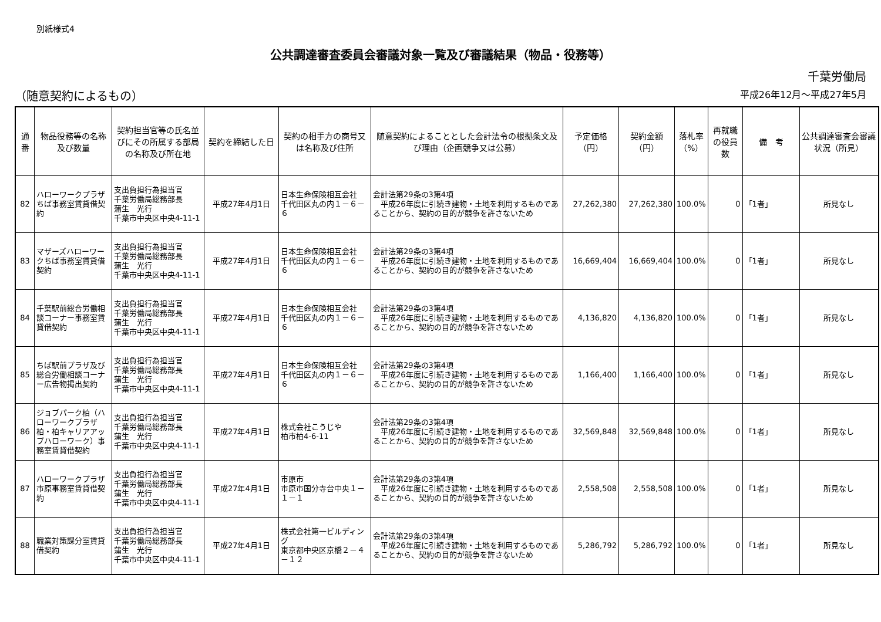別紙様式4
公共調達審査委員会審議対象一覧及び審議結果（物品・役務等）
千葉労働局
（随意契約によるもの） 平成26年12月～平成27年5月
| 通番 | 物品役務等の名称及び数量 | 契約担当官等の氏名並びにその所属する部局の名称及び所在地 | 契約を締結した日 | 契約の相手方の商号又は名称及び住所 | 随意契約によることとした会計法令の根拠条文及び理由（企画競争又は公募） | 予定価格（円） | 契約金額（円） | 落札率（%） | 再就職の役員数 | 備 考 | 公共調達審査会審議状況（所見） |
| --- | --- | --- | --- | --- | --- | --- | --- | --- | --- | --- | --- |
| 82 | ハローワークプラザちば事務室賃貸借契約 | 支出負担行為担当官 千葉労働局総務部長 蒲生 光行 千葉市中央区中央4-11-1 | 平成27年4月1日 | 日本生命保険相互会社 千代田区丸の内１－６－６ | 会計法第29条の3第4項 平成26年度に引続き建物・土地を利用するものであることから、契約の目的が競争を許さないため | 27,262,380 | 27,262,380 | 100.0% | 0 | 「1者」 | 所見なし |
| 83 | マザーズハローワークちば事務室賃貸借契約 | 支出負担行為担当官 千葉労働局総務部長 蒲生 光行 千葉市中央区中央4-11-1 | 平成27年4月1日 | 日本生命保険相互会社 千代田区丸の内１－６－６ | 会計法第29条の3第4項 平成26年度に引続き建物・土地を利用するものであることから、契約の目的が競争を許さないため | 16,669,404 | 16,669,404 | 100.0% | 0 | 「1者」 | 所見なし |
| 84 | 千葉駅前総合労働相談コーナー事務室賃貸借契約 | 支出負担行為担当官 千葉労働局総務部長 蒲生 光行 千葉市中央区中央4-11-1 | 平成27年4月1日 | 日本生命保険相互会社 千代田区丸の内１－６－６ | 会計法第29条の3第4項 平成26年度に引続き建物・土地を利用するものであることから、契約の目的が競争を許さないため | 4,136,820 | 4,136,820 | 100.0% | 0 | 「1者」 | 所見なし |
| 85 | ちば駅前プラザ及び総合労働相談コーナー広告物掲出契約 | 支出負担行為担当官 千葉労働局総務部長 蒲生 光行 千葉市中央区中央4-11-1 | 平成27年4月1日 | 日本生命保険相互会社 千代田区丸の内１－６－６ | 会計法第29条の3第4項 平成26年度に引続き建物・土地を利用するものであることから、契約の目的が競争を許さないため | 1,166,400 | 1,166,400 | 100.0% | 0 | 「1者」 | 所見なし |
| 86 | ジョブパーク柏（ハローワークプラザ柏・柏キャリアアップハローワーク）事務室賃貸借契約 | 支出負担行為担当官 千葉労働局総務部長 蒲生 光行 千葉市中央区中央4-11-1 | 平成27年4月1日 | 株式会社こうじや 柏市柏4-6-11 | 会計法第29条の3第4項 平成26年度に引続き建物・土地を利用するものであることから、契約の目的が競争を許さないため | 32,569,848 | 32,569,848 | 100.0% | 0 | 「1者」 | 所見なし |
| 87 | ハローワークプラザ市原事務室賃貸借契約 | 支出負担行為担当官 千葉労働局総務部長 蒲生 光行 千葉市中央区中央4-11-1 | 平成27年4月1日 | 市原市 市原市国分寺台中央１－１－１ | 会計法第29条の3第4項 平成26年度に引続き建物・土地を利用するものであることから、契約の目的が競争を許さないため | 2,558,508 | 2,558,508 | 100.0% | 0 | 「1者」 | 所見なし |
| 88 | 職業対策課分室賃貸借契約 | 支出負担行為担当官 千葉労働局総務部長 蒲生 光行 千葉市中央区中央4-11-1 | 平成27年4月1日 | 株式会社第一ビルディング 東京都中央区京橋２－４－１２ | 会計法第29条の3第4項 平成26年度に引続き建物・土地を利用するものであることから、契約の目的が競争を許さないため | 5,286,792 | 5,286,792 | 100.0% | 0 | 「1者」 | 所見なし |